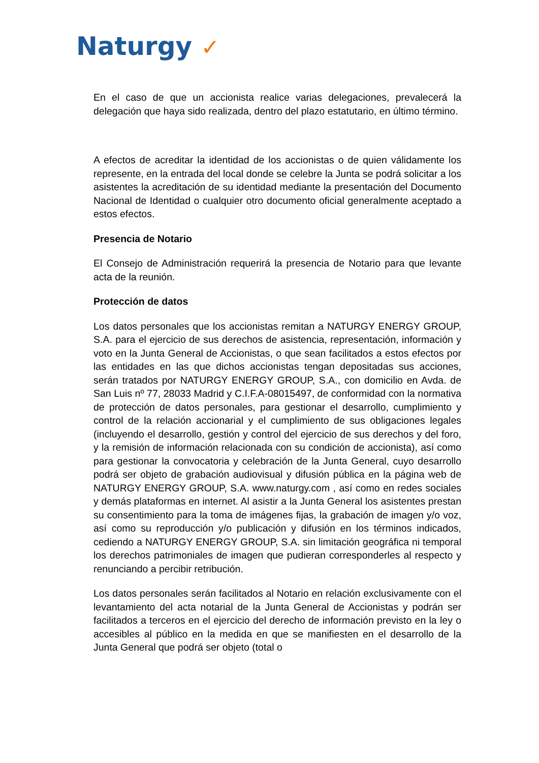Naturgy ✓
En el caso de que un accionista realice varias delegaciones, prevalecerá la delegación que haya sido realizada, dentro del plazo estatutario, en último término.
A efectos de acreditar la identidad de los accionistas o de quien válidamente los represente, en la entrada del local donde se celebre la Junta se podrá solicitar a los asistentes la acreditación de su identidad mediante la presentación del Documento Nacional de Identidad o cualquier otro documento oficial generalmente aceptado a estos efectos.
Presencia de Notario
El Consejo de Administración requerirá la presencia de Notario para que levante acta de la reunión.
Protección de datos
Los datos personales que los accionistas remitan a NATURGY ENERGY GROUP, S.A. para el ejercicio de sus derechos de asistencia, representación, información y voto en la Junta General de Accionistas, o que sean facilitados a estos efectos por las entidades en las que dichos accionistas tengan depositadas sus acciones, serán tratados por NATURGY ENERGY GROUP, S.A., con domicilio en Avda. de San Luis nº 77, 28033 Madrid y C.I.F.A-08015497, de conformidad con la normativa de protección de datos personales, para gestionar el desarrollo, cumplimiento y control de la relación accionarial y el cumplimiento de sus obligaciones legales (incluyendo el desarrollo, gestión y control del ejercicio de sus derechos y del foro, y la remisión de información relacionada con su condición de accionista), así como para gestionar la convocatoria y celebración de la Junta General, cuyo desarrollo podrá ser objeto de grabación audiovisual y difusión pública en la página web de NATURGY ENERGY GROUP, S.A. www.naturgy.com , así como en redes sociales y demás plataformas en internet. Al asistir a la Junta General los asistentes prestan su consentimiento para la toma de imágenes fijas, la grabación de imagen y/o voz, así como su reproducción y/o publicación y difusión en los términos indicados, cediendo a NATURGY ENERGY GROUP, S.A. sin limitación geográfica ni temporal los derechos patrimoniales de imagen que pudieran corresponderles al respecto y renunciando a percibir retribución.
Los datos personales serán facilitados al Notario en relación exclusivamente con el levantamiento del acta notarial de la Junta General de Accionistas y podrán ser facilitados a terceros en el ejercicio del derecho de información previsto en la ley o accesibles al público en la medida en que se manifiesten en el desarrollo de la Junta General que podrá ser objeto (total o